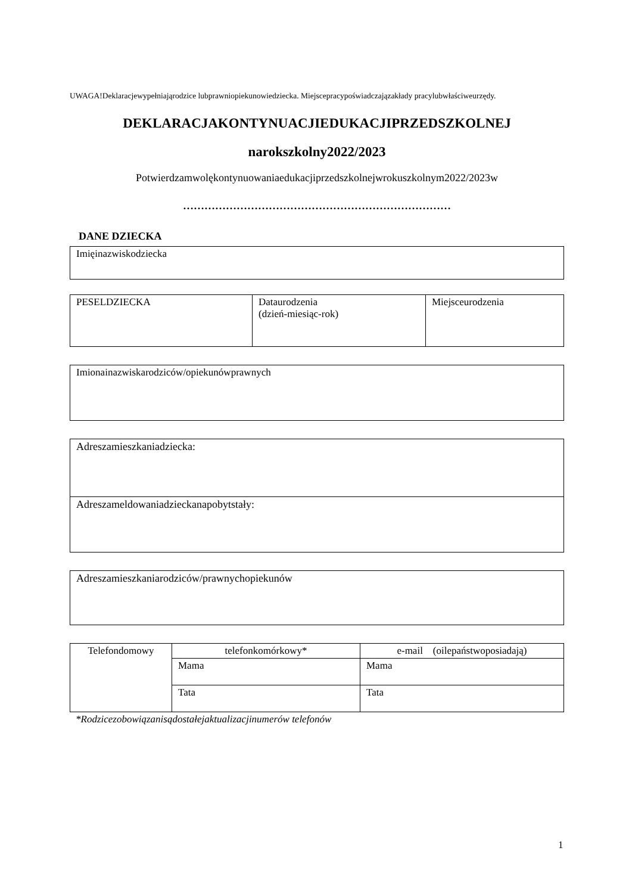UWAGA!Deklaracjewypełniająrodzice lubprawniopiekunowiedziecka. Miejscepracypoświadczajązakłady pracylubwłaściweurzędy.
DEKLARACJAKONTYNUACJIEDUKACJIPRZEDSZKOLNEJ
narokszkolny2022/2023
Potwierdzamwolękontynuowaniaedukacjiprzedszkolnejwrokuszkolnym2022/2023w
…………………………………………………………………
DANE DZIECKA
| Imięinazwiskodziecka |
| PESELDZIECKA | Dataurodzenia (dzień-miesiąc-rok) | Miejsceurodzenia |
| Imionainazwiskarodziców/opiekunówprawnych |
| Adreszamieszkaniadziecka: |
| Adreszameldowaniadzieckanapobytstały: |
| Adreszamieszkaniarodziców/prawnychopiekunów |
| Telefondomowy | telefonkomórkowy* | e-mail (oilepaństwoposiadają) |
| | Mama | Mama |
| | Tata | Tata |
*Rodzicezobowiązanisądostałejaktualizacjinumerów telefonów
1